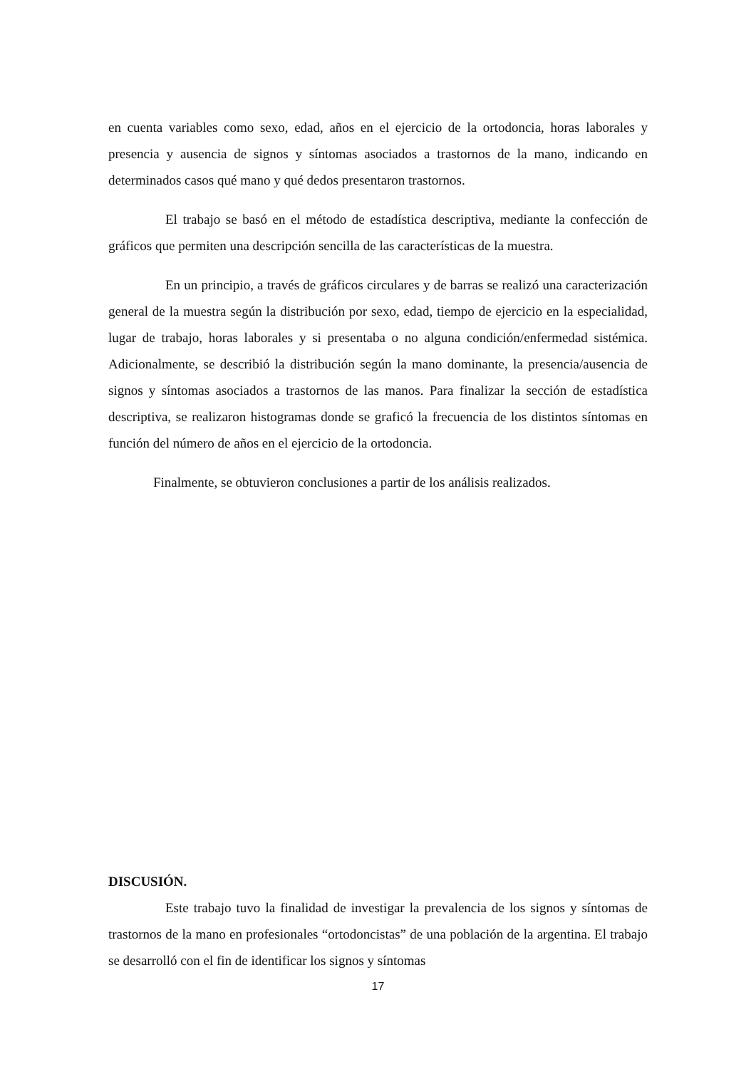en cuenta variables como sexo, edad, años en el ejercicio de la ortodoncia, horas laborales y presencia y ausencia de signos y síntomas asociados a trastornos de la mano, indicando en determinados casos qué mano y qué dedos presentaron trastornos.
El trabajo se basó en el método de estadística descriptiva, mediante la confección de gráficos que permiten una descripción sencilla de las características de la muestra.
En un principio, a través de gráficos circulares y de barras se realizó una caracterización general de la muestra según la distribución por sexo, edad, tiempo de ejercicio en la especialidad, lugar de trabajo, horas laborales y si presentaba o no alguna condición/enfermedad sistémica. Adicionalmente, se describió la distribución según la mano dominante, la presencia/ausencia de signos y síntomas asociados a trastornos de las manos. Para finalizar la sección de estadística descriptiva, se realizaron histogramas donde se graficó la frecuencia de los distintos síntomas en función del número de años en el ejercicio de la ortodoncia.
Finalmente, se obtuvieron conclusiones a partir de los análisis realizados.
DISCUSIÓN.
Este trabajo tuvo la finalidad de investigar la prevalencia de los signos y síntomas de trastornos de la mano en profesionales “ortodoncistas” de una población de la argentina. El trabajo se desarrolló con el fin de identificar los signos y síntomas
17